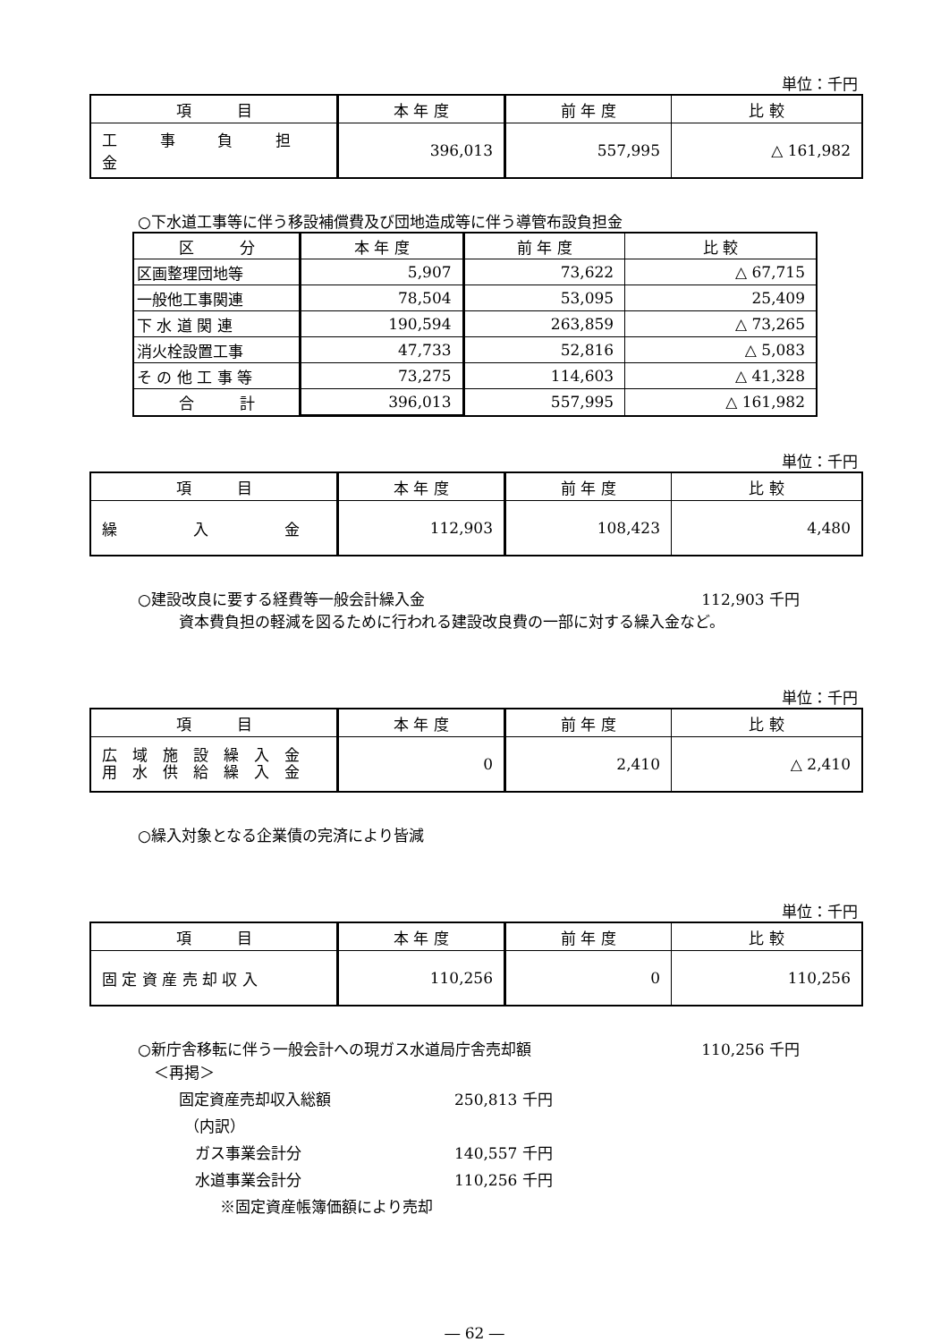単位：千円
| 項 目 | 本 年 度 | 前 年 度 | 比 較 |
| --- | --- | --- | --- |
| 工 事 負 担 金 | 396,013 | 557,995 | △ 161,982 |
○下水道工事等に伴う移設補償費及び団地造成等に伴う導管布設負担金
| 区 分 | 本 年 度 | 前 年 度 | 比 較 |
| --- | --- | --- | --- |
| 区画整理団地等 | 5,907 | 73,622 | △ 67,715 |
| 一般他工事関連 | 78,504 | 53,095 | 25,409 |
| 下 水 道 関 連 | 190,594 | 263,859 | △ 73,265 |
| 消火栓設置工事 | 47,733 | 52,816 | △ 5,083 |
| そ の 他 工 事 等 | 73,275 | 114,603 | △ 41,328 |
| 合 計 | 396,013 | 557,995 | △ 161,982 |
単位：千円
| 項 目 | 本 年 度 | 前 年 度 | 比 較 |
| --- | --- | --- | --- |
| 繰 入 金 | 112,903 | 108,423 | 4,480 |
○建設改良に要する経費等一般会計繰入金 112,903 千円
資本費負担の軽減を図るために行われる建設改良費の一部に対する繰入金など。
単位：千円
| 項 目 | 本 年 度 | 前 年 度 | 比 較 |
| --- | --- | --- | --- |
| 広 域 施 設 繰 入 金 用 水 供 給 繰 入 金 | 0 | 2,410 | △ 2,410 |
○繰入対象となる企業債の完済により皆減
単位：千円
| 項 目 | 本 年 度 | 前 年 度 | 比 較 |
| --- | --- | --- | --- |
| 固 定 資 産 売 却 収 入 | 110,256 | 0 | 110,256 |
○新庁舎移転に伴う一般会計への現ガス水道局庁舎売却額 110,256 千円
＜再掲＞
固定資産売却収入総額 250,813 千円
（内訳）
ガス事業会計分 140,557 千円
水道事業会計分 110,256 千円
※固定資産帳簿価額により売却
― 62 ―